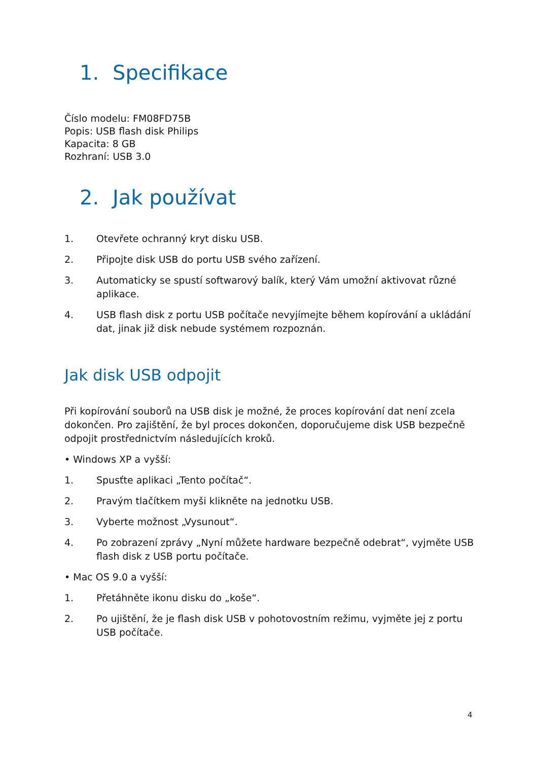1. Specifikace
Číslo modelu: FM08FD75B
Popis: USB flash disk Philips
Kapacita: 8 GB
Rozhraní: USB 3.0
2. Jak používat
1. Otevřete ochranný kryt disku USB.
2. Připojte disk USB do portu USB svého zařízení.
3. Automaticky se spustí softwarový balík, který Vám umožní aktivovat různé aplikace.
4. USB flash disk z portu USB počítače nevyjímejte během kopírování a ukládání dat, jinak již disk nebude systémem rozpoznán.
Jak disk USB odpojit
Při kopírování souborů na USB disk je možné, že proces kopírování dat není zcela dokončen. Pro zajištění, že byl proces dokončen, doporučujeme disk USB bezpečně odpojit prostřednictvím následujících kroků.
• Windows XP a vyšší:
1. Spusťte aplikaci „Tento počítač“.
2. Pravým tlačítkem myši klikněte na jednotku USB.
3. Vyberte možnost „Vysunout“.
4. Po zobrazení zprávy „Nyní můžete hardware bezpečně odebrat“, vyjměte USB flash disk z USB portu počítače.
• Mac OS 9.0 a vyšší:
1. Přetáhněte ikonu disku do „koše“.
2. Po ujištění, že je flash disk USB v pohotovostním režimu, vyjměte jej z portu USB počítače.
4